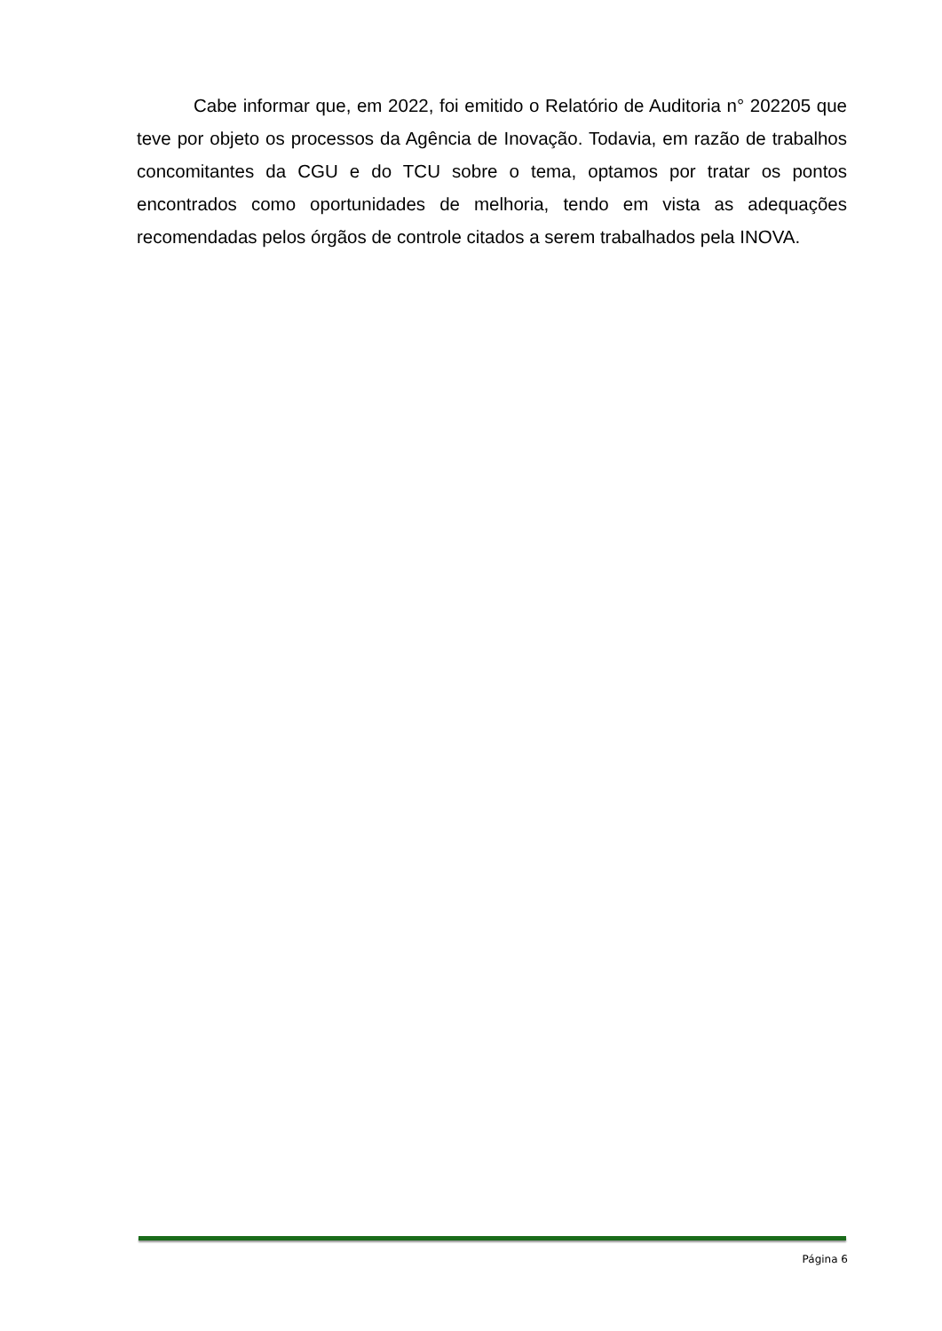Cabe informar que, em 2022, foi emitido o Relatório de Auditoria n° 202205 que teve por objeto os processos da Agência de Inovação. Todavia, em razão de trabalhos concomitantes da CGU e do TCU sobre o tema, optamos por tratar os pontos encontrados como oportunidades de melhoria, tendo em vista as adequações recomendadas pelos órgãos de controle citados a serem trabalhados pela INOVA.
Página 6